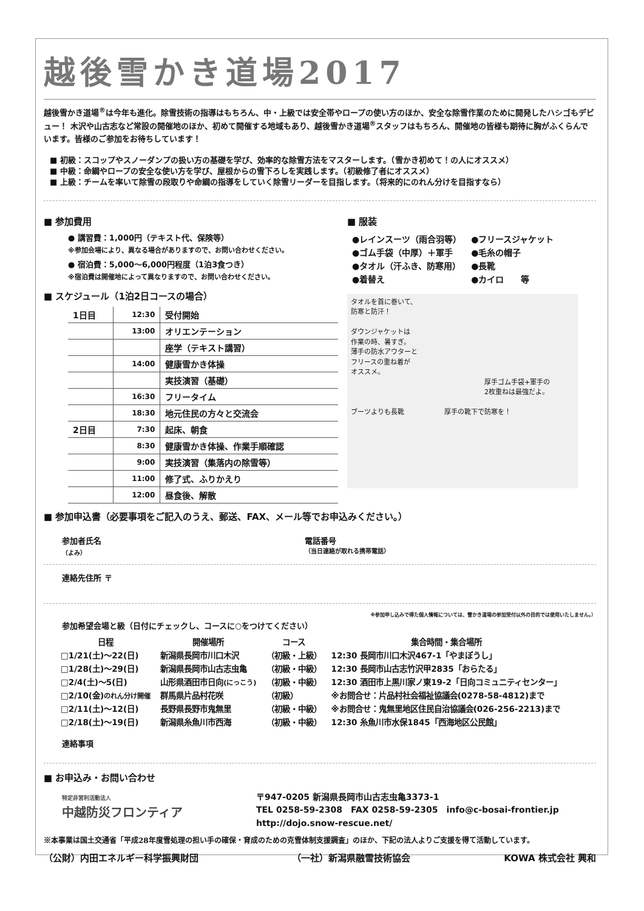越後雪かき道場2017
越後雪かき道場<sup>®</sup>は今年も進化。除雪技術の指導はもちろん、中・上級では安全帯やロープの使い方のほか、安全な除雪作業のために開発したハシゴもデビュー！ 木沢や山古志など常設の開催地のほか、初めて開催する地域もあり、越後雪かき道場<sup>®</sup>スタッフはもちろん、開催地の皆様も期待に胸がふくらんでいます。皆様のご参加をお待ちしています！
■ 初級：スコップやスノーダンプの扱い方の基礎を学び、効率的な除雪方法をマスターします。（雪かき初めて！の人にオススメ）
■ 中級：命綱やロープの安全な使い方を学び、屋根からの雪下ろしを実践します。（初級修了者にオススメ）
■ 上級：チームを率いて除雪の段取りや命綱の指導をしていく除雪リーダーを目指します。（将来的にのれん分けを目指すなら）
■ 参加費用
● 講習費：1,000円（テキスト代、保険等）
※参加会場により、異なる場合がありますので、お問い合わせください。
● 宿泊費：5,000～6,000円程度（1泊3食つき）
※宿泊費は開催地によって異なりますので、お問い合わせください。
■ スケジュール（1泊2日コースの場合）
| 1日目 | 12:30 | 受付開始 |
| | 13:00 | オリエンテーション |
| | | 座学（テキスト講習） |
| | 14:00 | 健康雪かき体操 |
| | | 実技演習（基礎） |
| | 16:30 | フリータイム |
| | 18:30 | 地元住民の方々と交流会 |
| 2日目 | 7:30 | 起床、朝食 |
| | 8:30 | 健康雪かき体操、作業手順確認 |
| | 9:00 | 実技演習（集落内の除雪等） |
| | 11:00 | 修了式、ふりかえり |
| | 12:00 | 昼食後、解散 |
■ 服装
| ●レインスーツ（雨合羽等） | ●フリースジャケット |
| ●ゴム手袋（中厚）＋軍手 | ●毛糸の帽子 |
| ●タオル（汗ふき、防寒用） | ●長靴 |
| ●着替え | ●カイロ 等 |
タオルを首に巻いて、
防寒と防汗！
ダウンジャケットは
作業の時、暑すぎ。
薄手の防水アウターと
フリースの重ね着が
オススメ。
厚手ゴム手袋+軍手の
2枚重ねは最強だよ。
ブーツよりも長靴　　　　　　厚手の靴下で防寒を！
■ 参加申込書（必要事項をご記入のうえ、郵送、FAX、メール等でお申込みください。）
参加者氏名
（よみ）
電話番号
（当日連絡が取れる携帯電話）
連絡先住所 〒
※参加申し込みで得た個人情報については、雪かき道場の参加受付以外の目的では使用いたしません。）
参加希望会場と級（日付にチェックし、コースに○をつけてください）
| 日程 | 開催場所 | コース | 集合時間・集合場所 |
| --- | --- | --- | --- |
| □1/21(土)～22(日) | 新潟県長岡市川口木沢 | （初級・上級） | 12:30 長岡市川口木沢467-1「やまぼうし」 |
| □1/28(土)～29(日) | 新潟県長岡市山古志虫亀 | （初級・中級） | 12:30 長岡市山古志竹沢甲2835「おらたる」 |
| □2/4(土)～5(日) | 山形県酒田市日向 (にっこう) | （初級・中級） | 12:30 酒田市上黒川家ノ東19-2「日向コミュニティセンター」 |
| □2/10(金) のれん分け開催 | 群馬県片品村花咲 | （初級） | ※お問合せ：片品村社会福祉協議会(0278-58-4812)まで |
| □2/11(土)～12(日) | 長野県長野市鬼無里 | （初級・中級） | ※お問合せ：鬼無里地区住民自治協議会(026-256-2213)まで |
| □2/18(土)～19(日) | 新潟県糸魚川市西海 | （初級・中級） | 12:30 糸魚川市水保1845「西海地区公民館」 |
連絡事項
■ お申込み・お問い合わせ
特定非営利活動法人
中越防災フロンティア
〒947-0205 新潟県長岡市山古志虫亀3373-1
TEL 0258-59-2308　FAX 0258-59-2305　info@c-bosai-frontier.jp
http://dojo.snow-rescue.net/
※本事業は国土交通省「平成28年度雪処理の担い手の確保・育成のための克雪体制支援調査」のほか、下記の法人よりご支援を得て活動しています。
（公財）内田エネルギー科学振興財団 （一社）新潟県融雪技術協会 KOWA 株式会社 興和